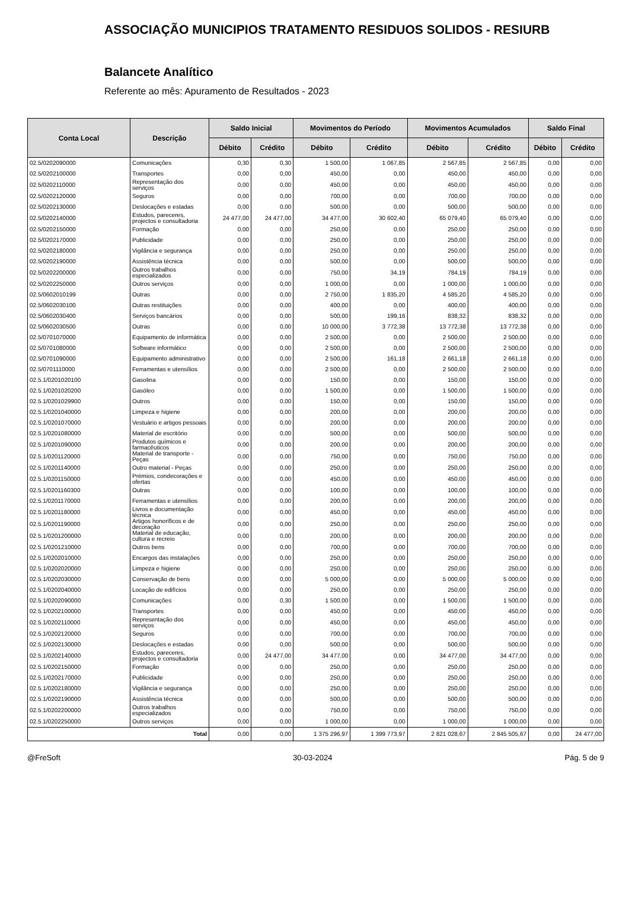ASSOCIAÇÃO MUNICIPIOS TRATAMENTO RESIDUOS SOLIDOS - RESIURB
Balancete Analítico
Referente ao mês: Apuramento de Resultados - 2023
| Conta Local | Descrição | Saldo Inicial | | Movimentos do Período | | Movimentos Acumulados | | Saldo Final | |
| --- | --- | --- | --- | --- | --- | --- | --- | --- | --- |
| | | Débito | Crédito | Débito | Crédito | Débito | Crédito | Débito | Crédito |
| 02.5/0202090000 | Comunicações | 0,30 | 0,30 | 1 500,00 | 1 067,85 | 2 567,85 | 2 567,85 | 0,00 | 0,00 |
| 02.5/0202100000 | Transportes | 0,00 | 0,00 | 450,00 | 0,00 | 450,00 | 450,00 | 0,00 | 0,00 |
| 02.5/0202110000 | Representação dos serviços | 0,00 | 0,00 | 450,00 | 0,00 | 450,00 | 450,00 | 0,00 | 0,00 |
| 02.5/0202120000 | Seguros | 0,00 | 0,00 | 700,00 | 0,00 | 700,00 | 700,00 | 0,00 | 0,00 |
| 02.5/0202130000 | Deslocações e estadas | 0,00 | 0,00 | 500,00 | 0,00 | 500,00 | 500,00 | 0,00 | 0,00 |
| 02.5/0202140000 | Estudos, pareceres, projectos e consultadoria | 24 477,00 | 24 477,00 | 34 477,00 | 30 602,40 | 65 079,40 | 65 079,40 | 0,00 | 0,00 |
| 02.5/0202150000 | Formação | 0,00 | 0,00 | 250,00 | 0,00 | 250,00 | 250,00 | 0,00 | 0,00 |
| 02.5/0202170000 | Publicidade | 0,00 | 0,00 | 250,00 | 0,00 | 250,00 | 250,00 | 0,00 | 0,00 |
| 02.5/0202180000 | Vigilância e segurança | 0,00 | 0,00 | 250,00 | 0,00 | 250,00 | 250,00 | 0,00 | 0,00 |
| 02.5/0202190000 | Assistência técnica | 0,00 | 0,00 | 500,00 | 0,00 | 500,00 | 500,00 | 0,00 | 0,00 |
| 02.5/0202200000 | Outros trabalhos especializados | 0,00 | 0,00 | 750,00 | 34,19 | 784,19 | 784,19 | 0,00 | 0,00 |
| 02.5/0202250000 | Outros serviços | 0,00 | 0,00 | 1 000,00 | 0,00 | 1 000,00 | 1 000,00 | 0,00 | 0,00 |
| 02.5/0602010199 | Outras | 0,00 | 0,00 | 2 750,00 | 1 835,20 | 4 585,20 | 4 585,20 | 0,00 | 0,00 |
| 02.5/0602030100 | Outras restituições | 0,00 | 0,00 | 400,00 | 0,00 | 400,00 | 400,00 | 0,00 | 0,00 |
| 02.5/0602030400 | Serviços bancários | 0,00 | 0,00 | 500,00 | 199,16 | 838,32 | 838,32 | 0,00 | 0,00 |
| 02.5/0602030500 | Outras | 0,00 | 0,00 | 10 000,00 | 3 772,38 | 13 772,38 | 13 772,38 | 0,00 | 0,00 |
| 02.5/0701070000 | Equipamento de informática | 0,00 | 0,00 | 2 500,00 | 0,00 | 2 500,00 | 2 500,00 | 0,00 | 0,00 |
| 02.5/0701080000 | Software informático | 0,00 | 0,00 | 2 500,00 | 0,00 | 2 500,00 | 2 500,00 | 0,00 | 0,00 |
| 02.5/0701090000 | Equipamento administrativo | 0,00 | 0,00 | 2 500,00 | 161,18 | 2 661,18 | 2 661,18 | 0,00 | 0,00 |
| 02.5/0701110000 | Ferramentas e utensílios | 0,00 | 0,00 | 2 500,00 | 0,00 | 2 500,00 | 2 500,00 | 0,00 | 0,00 |
| 02.5.1/0201020100 | Gasolina | 0,00 | 0,00 | 150,00 | 0,00 | 150,00 | 150,00 | 0,00 | 0,00 |
| 02.5.1/0201020200 | Gasóleo | 0,00 | 0,00 | 1 500,00 | 0,00 | 1 500,00 | 1 500,00 | 0,00 | 0,00 |
| 02.5.1/0201029900 | Outros | 0,00 | 0,00 | 150,00 | 0,00 | 150,00 | 150,00 | 0,00 | 0,00 |
| 02.5.1/0201040000 | Limpeza e higiene | 0,00 | 0,00 | 200,00 | 0,00 | 200,00 | 200,00 | 0,00 | 0,00 |
| 02.5.1/0201070000 | Vestuário e artigos pessoais | 0,00 | 0,00 | 200,00 | 0,00 | 200,00 | 200,00 | 0,00 | 0,00 |
| 02.5.1/0201080000 | Material de escritório | 0,00 | 0,00 | 500,00 | 0,00 | 500,00 | 500,00 | 0,00 | 0,00 |
| 02.5.1/0201090000 | Produtos químicos e farmacêuticos | 0,00 | 0,00 | 200,00 | 0,00 | 200,00 | 200,00 | 0,00 | 0,00 |
| 02.5.1/0201120000 | Material de transporte - Peças | 0,00 | 0,00 | 750,00 | 0,00 | 750,00 | 750,00 | 0,00 | 0,00 |
| 02.5.1/0201140000 | Outro material - Peças | 0,00 | 0,00 | 250,00 | 0,00 | 250,00 | 250,00 | 0,00 | 0,00 |
| 02.5.1/0201150000 | Prémios, condecorações e ofertas | 0,00 | 0,00 | 450,00 | 0,00 | 450,00 | 450,00 | 0,00 | 0,00 |
| 02.5.1/0201160300 | Outras | 0,00 | 0,00 | 100,00 | 0,00 | 100,00 | 100,00 | 0,00 | 0,00 |
| 02.5.1/0201170000 | Ferramentas e utensílios | 0,00 | 0,00 | 200,00 | 0,00 | 200,00 | 200,00 | 0,00 | 0,00 |
| 02.5.1/0201180000 | Livros e documentação técnica | 0,00 | 0,00 | 450,00 | 0,00 | 450,00 | 450,00 | 0,00 | 0,00 |
| 02.5.1/0201190000 | Artigos honoríficos e de decoração | 0,00 | 0,00 | 250,00 | 0,00 | 250,00 | 250,00 | 0,00 | 0,00 |
| 02.5.1/0201200000 | Material de educação, cultura e recreio | 0,00 | 0,00 | 200,00 | 0,00 | 200,00 | 200,00 | 0,00 | 0,00 |
| 02.5.1/0201210000 | Outros bens | 0,00 | 0,00 | 700,00 | 0,00 | 700,00 | 700,00 | 0,00 | 0,00 |
| 02.5.1/0202010000 | Encargos das instalações | 0,00 | 0,00 | 250,00 | 0,00 | 250,00 | 250,00 | 0,00 | 0,00 |
| 02.5.1/0202020000 | Limpeza e higiene | 0,00 | 0,00 | 250,00 | 0,00 | 250,00 | 250,00 | 0,00 | 0,00 |
| 02.5.1/0202030000 | Conservação de bens | 0,00 | 0,00 | 5 000,00 | 0,00 | 5 000,00 | 5 000,00 | 0,00 | 0,00 |
| 02.5.1/0202040000 | Locação de edifícios | 0,00 | 0,00 | 250,00 | 0,00 | 250,00 | 250,00 | 0,00 | 0,00 |
| 02.5.1/0202090000 | Comunicações | 0,00 | 0,30 | 1 500,00 | 0,00 | 1 500,00 | 1 500,00 | 0,00 | 0,00 |
| 02.5.1/0202100000 | Transportes | 0,00 | 0,00 | 450,00 | 0,00 | 450,00 | 450,00 | 0,00 | 0,00 |
| 02.5.1/0202110000 | Representação dos serviços | 0,00 | 0,00 | 450,00 | 0,00 | 450,00 | 450,00 | 0,00 | 0,00 |
| 02.5.1/0202120000 | Seguros | 0,00 | 0,00 | 700,00 | 0,00 | 700,00 | 700,00 | 0,00 | 0,00 |
| 02.5.1/0202130000 | Deslocações e estadas | 0,00 | 0,00 | 500,00 | 0,00 | 500,00 | 500,00 | 0,00 | 0,00 |
| 02.5.1/0202140000 | Estudos, pareceres, projectos e consultadoria | 0,00 | 24 477,00 | 34 477,00 | 0,00 | 34 477,00 | 34 477,00 | 0,00 | 0,00 |
| 02.5.1/0202150000 | Formação | 0,00 | 0,00 | 250,00 | 0,00 | 250,00 | 250,00 | 0,00 | 0,00 |
| 02.5.1/0202170000 | Publicidade | 0,00 | 0,00 | 250,00 | 0,00 | 250,00 | 250,00 | 0,00 | 0,00 |
| 02.5.1/0202180000 | Vigilância e segurança | 0,00 | 0,00 | 250,00 | 0,00 | 250,00 | 250,00 | 0,00 | 0,00 |
| 02.5.1/0202190000 | Assistência técnica | 0,00 | 0,00 | 500,00 | 0,00 | 500,00 | 500,00 | 0,00 | 0,00 |
| 02.5.1/0202200000 | Outros trabalhos especializados | 0,00 | 0,00 | 750,00 | 0,00 | 750,00 | 750,00 | 0,00 | 0,00 |
| 02.5.1/0202250000 | Outros serviços | 0,00 | 0,00 | 1 000,00 | 0,00 | 1 000,00 | 1 000,00 | 0,00 | 0,00 |
| Total | | 0,00 | 0,00 | 1 375 296,97 | 1 399 773,97 | 2 821 028,67 | 2 845 505,67 | 0,00 | 24 477,00 |
@FreSoft 30-03-2024 Pág. 5 de 9